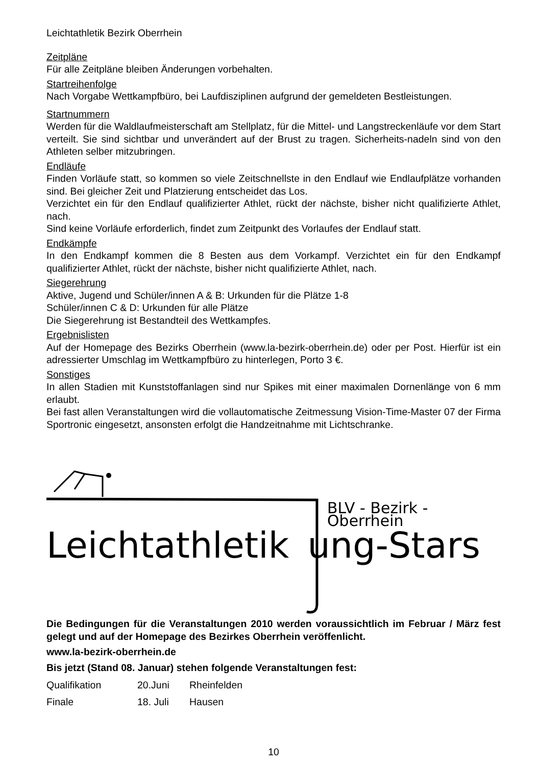Leichtathletik Bezirk Oberrhein
Zeitpläne
Für alle Zeitpläne bleiben Änderungen vorbehalten.
Startreihenfolge
Nach Vorgabe Wettkampfbüro, bei Laufdisziplinen aufgrund der gemeldeten Bestleistungen.
Startnummern
Werden für die Waldlaufmeisterschaft am Stellplatz, für die Mittel- und Langstreckenläufe vor dem Start verteilt. Sie sind sichtbar und unverändert auf der Brust zu tragen. Sicherheits-nadeln sind von den Athleten selber mitzubringen.
Endläufe
Finden Vorläufe statt, so kommen so viele Zeitschnellste in den Endlauf wie Endlaufplätze vorhanden sind. Bei gleicher Zeit und Platzierung entscheidet das Los.
Verzichtet ein für den Endlauf qualifizierter Athlet, rückt der nächste, bisher nicht qualifizierte Athlet, nach.
Sind keine Vorläufe erforderlich, findet zum Zeitpunkt des Vorlaufes der Endlauf statt.
Endkämpfe
In den Endkampf kommen die 8 Besten aus dem Vorkampf. Verzichtet ein für den Endkampf qualifizierter Athlet, rückt der nächste, bisher nicht qualifizierte Athlet, nach.
Siegerehrung
Aktive, Jugend und Schüler/innen A & B: Urkunden für die Plätze 1-8
Schüler/innen C & D: Urkunden für alle Plätze
Die Siegerehrung ist Bestandteil des Wettkampfes.
Ergebnislisten
Auf der Homepage des Bezirks Oberrhein (www.la-bezirk-oberrhein.de) oder per Post. Hierfür ist ein adressierter Umschlag im Wettkampfbüro zu hinterlegen, Porto 3 €.
Sonstiges
In allen Stadien mit Kunststoffanlagen sind nur Spikes mit einer maximalen Dornenlänge von 6 mm erlaubt.
Bei fast allen Veranstaltungen wird die vollautomatische Zeitmessung Vision-Time-Master 07 der Firma Sportronic eingesetzt, ansonsten erfolgt die Handzeitnahme mit Lichtschranke.
BLV - Bezirk - Oberrhein
Leichtathletik ung-Stars
Die Bedingungen für die Veranstaltungen 2010 werden voraussichtlich im Februar / März fest gelegt und auf der Homepage des Bezirkes Oberrhein veröffenlicht.
www.la-bezirk-oberrhein.de
Bis jetzt (Stand 08. Januar) stehen folgende Veranstaltungen fest:
| Qualifikation | 20.Juni | Rheinfelden |
| Finale | 18. Juli | Hausen |
10